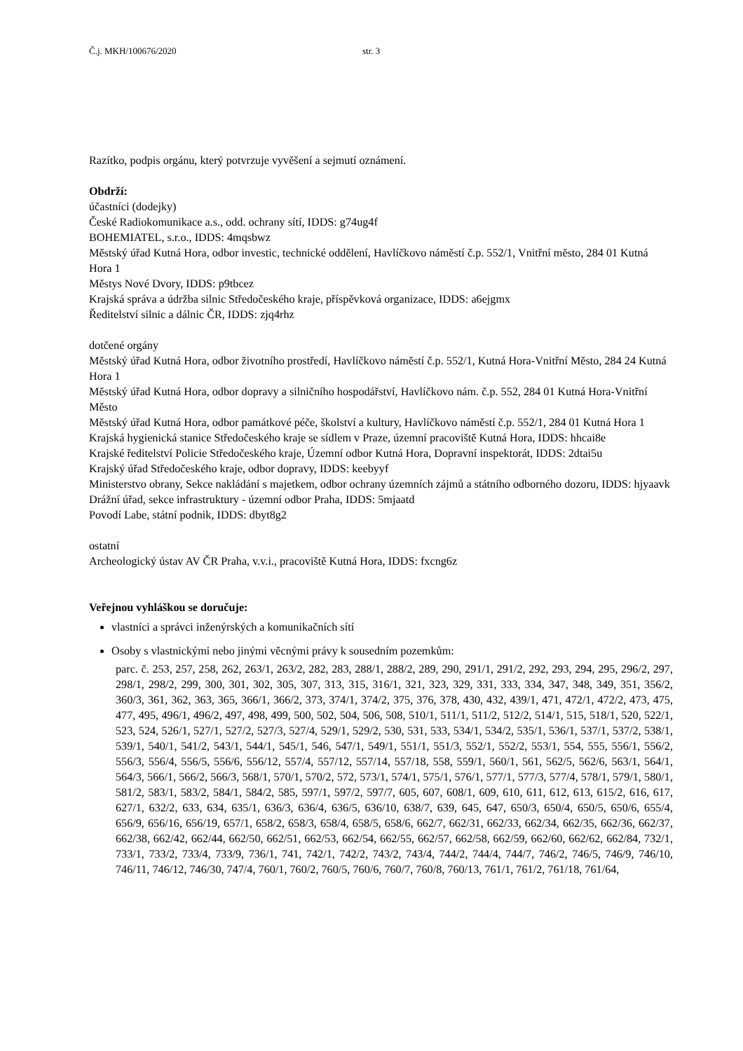Č.j. MKH/100676/2020 str. 3
Razítko, podpis orgánu, který potvrzuje vyvěšení a sejmutí oznámení.
Obdrží:
účastníci (dodejky)
České Radiokomunikace a.s., odd. ochrany sítí, IDDS: g74ug4f
BOHEMIATEL, s.r.o., IDDS: 4mqsbwz
Městský úřad Kutná Hora, odbor investic, technické oddělení, Havlíčkovo náměstí č.p. 552/1, Vnitřní město, 284 01 Kutná Hora 1
Městys Nové Dvory, IDDS: p9tbcez
Krajská správa a údržba silnic Středočeského kraje, příspěvková organizace, IDDS: a6ejgmx
Ředitelství silnic a dálnic ČR, IDDS: zjq4rhz
dotčené orgány
Městský úřad Kutná Hora, odbor životního prostředí, Havlíčkovo náměstí č.p. 552/1, Kutná Hora-Vnitřní Město, 284 24 Kutná Hora 1
Městský úřad Kutná Hora, odbor dopravy a silničního hospodářství, Havlíčkovo nám. č.p. 552, 284 01 Kutná Hora-Vnitřní Město
Městský úřad Kutná Hora, odbor památkové péče, školství a kultury, Havlíčkovo náměstí č.p. 552/1, 284 01 Kutná Hora 1
Krajská hygienická stanice Středočeského kraje se sídlem v Praze, územní pracoviště Kutná Hora, IDDS: hhcai8e
Krajské ředitelství Policie Středočeského kraje, Územní odbor Kutná Hora, Dopravní inspektorát, IDDS: 2dtai5u
Krajský úřad Středočeského kraje, odbor dopravy, IDDS: keebyyf
Ministerstvo obrany, Sekce nakládání s majetkem, odbor ochrany územních zájmů a státního odborného dozoru, IDDS: hjyaavk
Drážní úřad, sekce infrastruktury - územní odbor Praha, IDDS: 5mjaatd
Povodí Labe, státní podnik, IDDS: dbyt8g2
ostatní
Archeologický ústav AV ČR Praha, v.v.i., pracoviště Kutná Hora, IDDS: fxcng6z
Veřejnou vyhláškou se doručuje:
vlastníci a správci inženýrských a komunikačních sítí
Osoby s vlastnickými nebo jinými věcnými právy k sousedním pozemkům:
parc. č. 253, 257, 258, 262, 263/1, 263/2, 282, 283, 288/1, 288/2, 289, 290, 291/1, 291/2, 292, 293, 294, 295, 296/2, 297, 298/1, 298/2, 299, 300, 301, 302, 305, 307, 313, 315, 316/1, 321, 323, 329, 331, 333, 334, 347, 348, 349, 351, 356/2, 360/3, 361, 362, 363, 365, 366/1, 366/2, 373, 374/1, 374/2, 375, 376, 378, 430, 432, 439/1, 471, 472/1, 472/2, 473, 475, 477, 495, 496/1, 496/2, 497, 498, 499, 500, 502, 504, 506, 508, 510/1, 511/1, 511/2, 512/2, 514/1, 515, 518/1, 520, 522/1, 523, 524, 526/1, 527/1, 527/2, 527/3, 527/4, 529/1, 529/2, 530, 531, 533, 534/1, 534/2, 535/1, 536/1, 537/1, 537/2, 538/1, 539/1, 540/1, 541/2, 543/1, 544/1, 545/1, 546, 547/1, 549/1, 551/1, 551/3, 552/1, 552/2, 553/1, 554, 555, 556/1, 556/2, 556/3, 556/4, 556/5, 556/6, 556/12, 557/4, 557/12, 557/14, 557/18, 558, 559/1, 560/1, 561, 562/5, 562/6, 563/1, 564/1, 564/3, 566/1, 566/2, 566/3, 568/1, 570/1, 570/2, 572, 573/1, 574/1, 575/1, 576/1, 577/1, 577/3, 577/4, 578/1, 579/1, 580/1, 581/2, 583/1, 583/2, 584/1, 584/2, 585, 597/1, 597/2, 597/7, 605, 607, 608/1, 609, 610, 611, 612, 613, 615/2, 616, 617, 627/1, 632/2, 633, 634, 635/1, 636/3, 636/4, 636/5, 636/10, 638/7, 639, 645, 647, 650/3, 650/4, 650/5, 650/6, 655/4, 656/9, 656/16, 656/19, 657/1, 658/2, 658/3, 658/4, 658/5, 658/6, 662/7, 662/31, 662/33, 662/34, 662/35, 662/36, 662/37, 662/38, 662/42, 662/44, 662/50, 662/51, 662/53, 662/54, 662/55, 662/57, 662/58, 662/59, 662/60, 662/62, 662/84, 732/1, 733/1, 733/2, 733/4, 733/9, 736/1, 741, 742/1, 742/2, 743/2, 743/4, 744/2, 744/4, 744/7, 746/2, 746/5, 746/9, 746/10, 746/11, 746/12, 746/30, 747/4, 760/1, 760/2, 760/5, 760/6, 760/7, 760/8, 760/13, 761/1, 761/2, 761/18, 761/64,